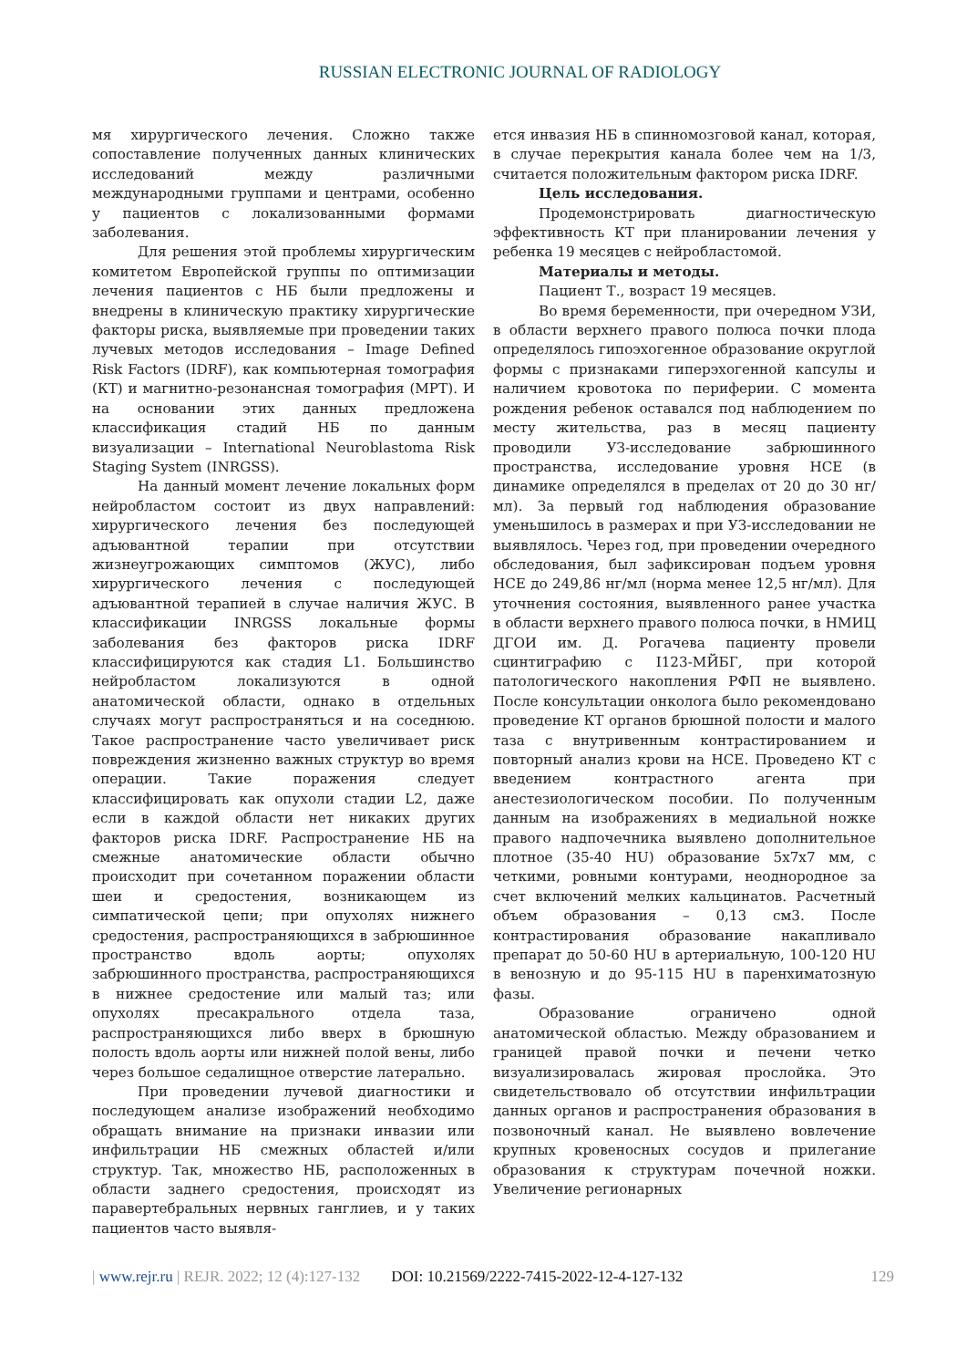RUSSIAN ELECTRONIC JOURNAL OF RADIOLOGY
мя хирургического лечения. Сложно также сопоставление полученных данных клинических исследований между различными международными группами и центрами, особенно у пациентов с локализованными формами заболевания.
Для решения этой проблемы хирургическим комитетом Европейской группы по оптимизации лечения пациентов с НБ были предложены и внедрены в клиническую практику хирургические факторы риска, выявляемые при проведении таких лучевых методов исследования – Image Defined Risk Factors (IDRF), как компьютерная томография (КТ) и магнитно-резонансная томография (МРТ). И на основании этих данных предложена классификация стадий НБ по данным визуализации – International Neuroblastoma Risk Staging System (INRGSS).
На данный момент лечение локальных форм нейробластом состоит из двух направлений: хирургического лечения без последующей адъювантной терапии при отсутствии жизнеугрожающих симптомов (ЖУС), либо хирургического лечения с последующей адъювантной терапией в случае наличия ЖУС. В классификации INRGSS локальные формы заболевания без факторов риска IDRF классифицируются как стадия L1. Большинство нейробластом локализуются в одной анатомической области, однако в отдельных случаях могут распространяться и на соседнюю. Такое распространение часто увеличивает риск повреждения жизненно важных структур во время операции. Такие поражения следует классифицировать как опухоли стадии L2, даже если в каждой области нет никаких других факторов риска IDRF. Распространение НБ на смежные анатомические области обычно происходит при сочетанном поражении области шеи и средостения, возникающем из симпатической цепи; при опухолях нижнего средостения, распространяющихся в забрюшинное пространство вдоль аорты; опухолях забрюшинного пространства, распространяющихся в нижнее средостение или малый таз; или опухолях пресакрального отдела таза, распространяющихся либо вверх в брюшную полость вдоль аорты или нижней полой вены, либо через большое седалищное отверстие латерально.
При проведении лучевой диагностики и последующем анализе изображений необходимо обращать внимание на признаки инвазии или инфильтрации НБ смежных областей и/или структур. Так, множество НБ, расположенных в области заднего средостения, происходят из паравертебральных нервных ганглиев, и у таких пациентов часто выявля-
ется инвазия НБ в спинномозговой канал, которая, в случае перекрытия канала более чем на 1/3, считается положительным фактором риска IDRF.
Цель исследования.
Продемонстрировать диагностическую эффективность КТ при планировании лечения у ребенка 19 месяцев с нейробластомой.
Материалы и методы.
Пациент Т., возраст 19 месяцев.
Во время беременности, при очередном УЗИ, в области верхнего правого полюса почки плода определялось гипоэхогенное образование округлой формы с признаками гиперэхогенной капсулы и наличием кровотока по периферии. С момента рождения ребенок оставался под наблюдением по месту жительства, раз в месяц пациенту проводили УЗ-исследование забрюшинного пространства, исследование уровня НСЕ (в динамике определялся в пределах от 20 до 30 нг/мл). За первый год наблюдения образование уменьшилось в размерах и при УЗ-исследовании не выявлялось. Через год, при проведении очередного обследования, был зафиксирован подъем уровня НСЕ до 249,86 нг/мл (норма менее 12,5 нг/мл). Для уточнения состояния, выявленного ранее участка в области верхнего правого полюса почки, в НМИЦ ДГОИ им. Д. Рогачева пациенту провели сцинтиграфию с I123-МЙБГ, при которой патологического накопления РФП не выявлено. После консультации онколога было рекомендовано проведение КТ органов брюшной полости и малого таза с внутривенным контрастированием и повторный анализ крови на НСЕ. Проведено КТ с введением контрастного агента при анестезиологическом пособии. По полученным данным на изображениях в медиальной ножке правого надпочечника выявлено дополнительное плотное (35-40 HU) образование 5х7х7 мм, с четкими, ровными контурами, неоднородное за счет включений мелких кальцинатов. Расчетный объем образования – 0,13 см3. После контрастирования образование накапливало препарат до 50-60 HU в артериальную, 100-120 HU в венозную и до 95-115 HU в паренхиматозную фазы.
Образование ограничено одной анатомической областью. Между образованием и границей правой почки и печени четко визуализировалась жировая прослойка. Это свидетельствовало об отсутствии инфильтрации данных органов и распространения образования в позвоночный канал. Не выявлено вовлечение крупных кровеносных сосудов и прилегание образования к структурам почечной ножки. Увеличение регионарных
| www.rejr.ru | REJR. 2022; 12 (4):127-132 DOI: 10.21569/2222-7415-2022-12-4-127-132 129